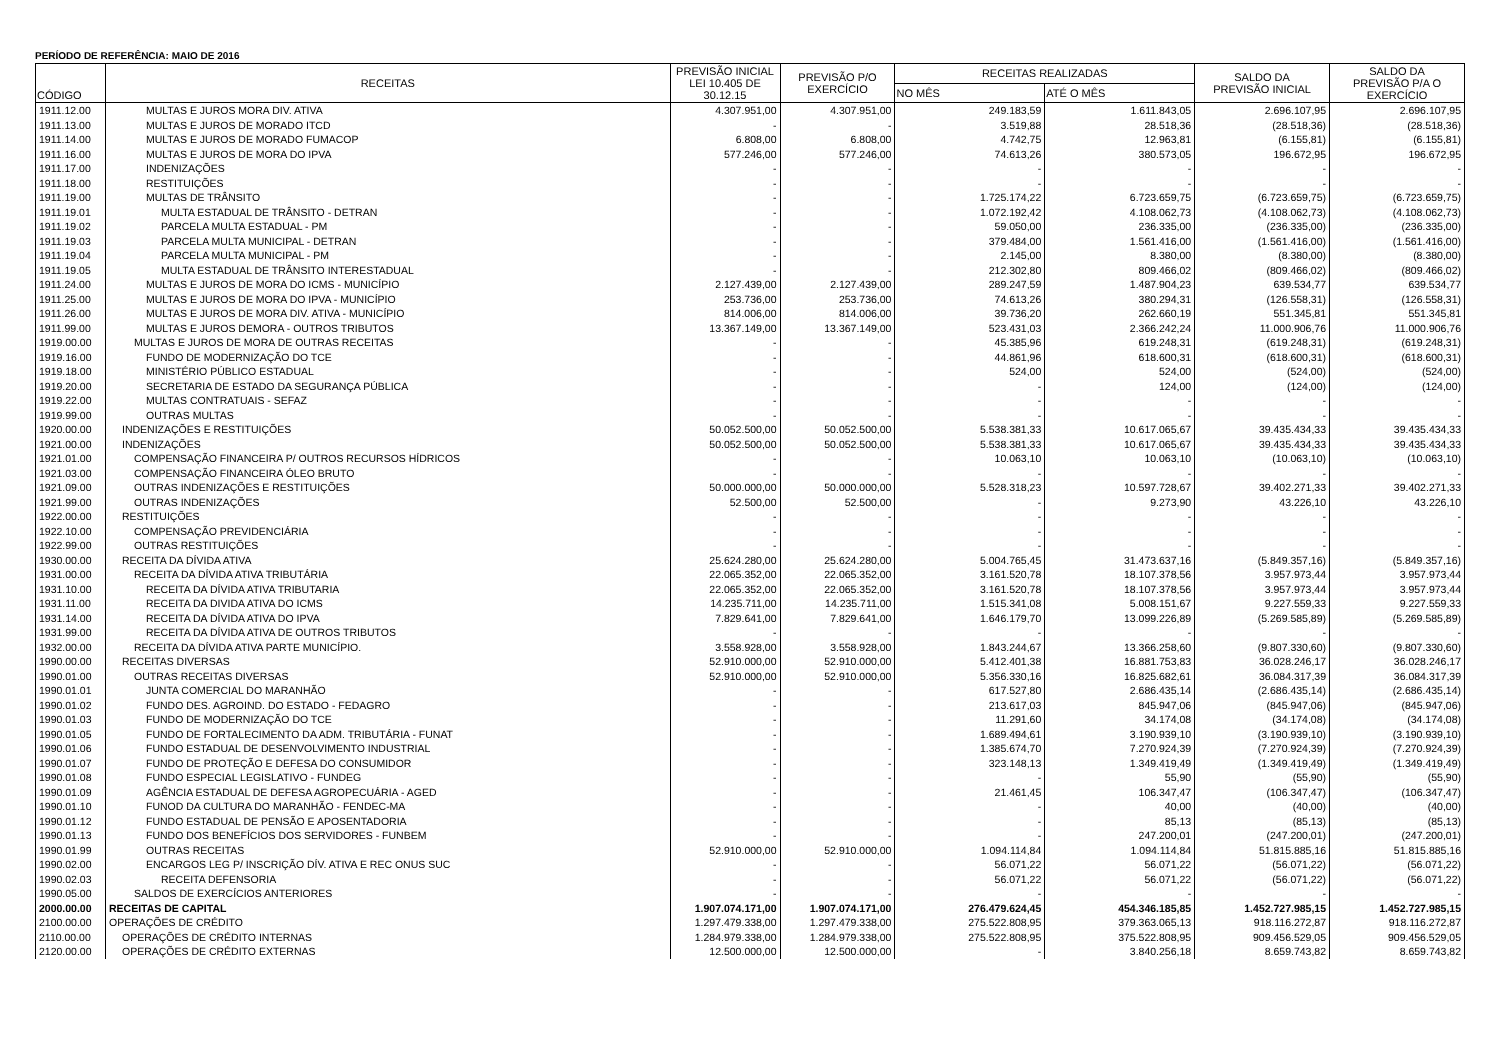PERÍODO DE REFERÊNCIA: MAIO DE 2016
| CÓDIGO | RECEITAS | PREVISÃO INICIAL LEI 10.405 DE 30.12.15 | PREVISÃO P/O EXERCÍCIO | RECEITAS REALIZADAS | | SALDO DA PREVISÃO INICIAL | SALDO DA PREVISÃO P/A O EXERCÍCIO |
| --- | --- | --- | --- | --- | --- | --- | --- |
| | | | | NO MÊS | ATÉ O MÊS | | |
| 1911.12.00 | MULTAS E JUROS MORA DIV. ATIVA | 4.307.951,00 | 4.307.951,00 | 249.183,59 | 1.611.843,05 | 2.696.107,95 | 2.696.107,95 |
| 1911.13.00 | MULTAS E JUROS DE MORADO ITCD | - | - | 3.519,88 | 28.518,36 | (28.518,36) | (28.518,36) |
| 1911.14.00 | MULTAS E JUROS DE MORADO FUMACOP | 6.808,00 | 6.808,00 | 4.742,75 | 12.963,81 | (6.155,81) | (6.155,81) |
| 1911.16.00 | MULTAS E JUROS DE MORA DO IPVA | 577.246,00 | 577.246,00 | 74.613,26 | 380.573,05 | 196.672,95 | 196.672,95 |
| 1911.17.00 | INDENIZAÇÕES | - | - | - | - | - | - |
| 1911.18.00 | RESTITUIÇÕES | - | - | - | - | - | - |
| 1911.19.00 | MULTAS DE TRÂNSITO | - | - | 1.725.174,22 | 6.723.659,75 | (6.723.659,75) | (6.723.659,75) |
| 1911.19.01 | MULTA ESTADUAL DE TRÂNSITO - DETRAN | - | - | 1.072.192,42 | 4.108.062,73 | (4.108.062,73) | (4.108.062,73) |
| 1911.19.02 | PARCELA MULTA ESTADUAL - PM | - | - | 59.050,00 | 236.335,00 | (236.335,00) | (236.335,00) |
| 1911.19.03 | PARCELA MULTA MUNICIPAL - DETRAN | - | - | 379.484,00 | 1.561.416,00 | (1.561.416,00) | (1.561.416,00) |
| 1911.19.04 | PARCELA MULTA MUNICIPAL - PM | - | - | 2.145,00 | 8.380,00 | (8.380,00) | (8.380,00) |
| 1911.19.05 | MULTA ESTADUAL DE TRÂNSITO INTERESTADUAL | - | - | 212.302,80 | 809.466,02 | (809.466,02) | (809.466,02) |
| 1911.24.00 | MULTAS E JUROS DE MORA DO ICMS - MUNICÍPIO | 2.127.439,00 | 2.127.439,00 | 289.247,59 | 1.487.904,23 | 639.534,77 | 639.534,77 |
| 1911.25.00 | MULTAS E JUROS DE MORA DO IPVA - MUNICÍPIO | 253.736,00 | 253.736,00 | 74.613,26 | 380.294,31 | (126.558,31) | (126.558,31) |
| 1911.26.00 | MULTAS E JUROS DE MORA DIV. ATIVA - MUNICÍPIO | 814.006,00 | 814.006,00 | 39.736,20 | 262.660,19 | 551.345,81 | 551.345,81 |
| 1911.99.00 | MULTAS E JUROS DEMORA - OUTROS TRIBUTOS | 13.367.149,00 | 13.367.149,00 | 523.431,03 | 2.366.242,24 | 11.000.906,76 | 11.000.906,76 |
| 1919.00.00 | MULTAS E JUROS DE MORA DE OUTRAS RECEITAS | - | - | 45.385,96 | 619.248,31 | (619.248,31) | (619.248,31) |
| 1919.16.00 | FUNDO DE MODERNIZAÇÃO DO TCE | - | - | 44.861,96 | 618.600,31 | (618.600,31) | (618.600,31) |
| 1919.18.00 | MINISTÉRIO PÚBLICO ESTADUAL | - | - | 524,00 | 524,00 | (524,00) | (524,00) |
| 1919.20.00 | SECRETARIA DE ESTADO DA SEGURANÇA PÚBLICA | - | - | - | 124,00 | (124,00) | (124,00) |
| 1919.22.00 | MULTAS CONTRATUAIS - SEFAZ | - | - | - | - | - | - |
| 1919.99.00 | OUTRAS MULTAS | - | - | - | - | - | - |
| 1920.00.00 | INDENIZAÇÕES E RESTITUIÇÕES | 50.052.500,00 | 50.052.500,00 | 5.538.381,33 | 10.617.065,67 | 39.435.434,33 | 39.435.434,33 |
| 1921.00.00 | INDENIZAÇÕES | 50.052.500,00 | 50.052.500,00 | 5.538.381,33 | 10.617.065,67 | 39.435.434,33 | 39.435.434,33 |
| 1921.01.00 | COMPENSAÇÃO FINANCEIRA P/ OUTROS RECURSOS HÍDRICOS | - | - | 10.063,10 | 10.063,10 | (10.063,10) | (10.063,10) |
| 1921.03.00 | COMPENSAÇÃO FINANCEIRA ÓLEO BRUTO | - | - | - | - | - | - |
| 1921.09.00 | OUTRAS INDENIZAÇÕES E RESTITUIÇÕES | 50.000.000,00 | 50.000.000,00 | 5.528.318,23 | 10.597.728,67 | 39.402.271,33 | 39.402.271,33 |
| 1921.99.00 | OUTRAS INDENIZAÇÕES | 52.500,00 | 52.500,00 | - | 9.273,90 | 43.226,10 | 43.226,10 |
| 1922.00.00 | RESTITUIÇÕES | - | - | - | - | - | - |
| 1922.10.00 | COMPENSAÇÃO PREVIDENCIÁRIA | - | - | - | - | - | - |
| 1922.99.00 | OUTRAS RESTITUIÇÕES | - | - | - | - | - | - |
| 1930.00.00 | RECEITA DA DÍVIDA ATIVA | 25.624.280,00 | 25.624.280,00 | 5.004.765,45 | 31.473.637,16 | (5.849.357,16) | (5.849.357,16) |
| 1931.00.00 | RECEITA DA DÍVIDA ATIVA TRIBUTÁRIA | 22.065.352,00 | 22.065.352,00 | 3.161.520,78 | 18.107.378,56 | 3.957.973,44 | 3.957.973,44 |
| 1931.10.00 | RECEITA DA DÍVIDA ATIVA TRIBUTARIA | 22.065.352,00 | 22.065.352,00 | 3.161.520,78 | 18.107.378,56 | 3.957.973,44 | 3.957.973,44 |
| 1931.11.00 | RECEITA DA DIVIDA ATIVA DO ICMS | 14.235.711,00 | 14.235.711,00 | 1.515.341,08 | 5.008.151,67 | 9.227.559,33 | 9.227.559,33 |
| 1931.14.00 | RECEITA DA DÍVIDA ATIVA DO IPVA | 7.829.641,00 | 7.829.641,00 | 1.646.179,70 | 13.099.226,89 | (5.269.585,89) | (5.269.585,89) |
| 1931.99.00 | RECEITA DA DÍVIDA ATIVA DE OUTROS TRIBUTOS | - | - | - | - | - | - |
| 1932.00.00 | RECEITA DA DÍVIDA ATIVA PARTE MUNICÍPIO. | 3.558.928,00 | 3.558.928,00 | 1.843.244,67 | 13.366.258,60 | (9.807.330,60) | (9.807.330,60) |
| 1990.00.00 | RECEITAS DIVERSAS | 52.910.000,00 | 52.910.000,00 | 5.412.401,38 | 16.881.753,83 | 36.028.246,17 | 36.028.246,17 |
| 1990.01.00 | OUTRAS RECEITAS DIVERSAS | 52.910.000,00 | 52.910.000,00 | 5.356.330,16 | 16.825.682,61 | 36.084.317,39 | 36.084.317,39 |
| 1990.01.01 | JUNTA COMERCIAL DO MARANHÃO | - | - | 617.527,80 | 2.686.435,14 | (2.686.435,14) | (2.686.435,14) |
| 1990.01.02 | FUNDO DES. AGROIND. DO ESTADO - FEDAGRO | - | - | 213.617,03 | 845.947,06 | (845.947,06) | (845.947,06) |
| 1990.01.03 | FUNDO DE MODERNIZAÇÃO DO TCE | - | - | 11.291,60 | 34.174,08 | (34.174,08) | (34.174,08) |
| 1990.01.05 | FUNDO DE FORTALECIMENTO DA ADM. TRIBUTÁRIA - FUNAT | - | - | 1.689.494,61 | 3.190.939,10 | (3.190.939,10) | (3.190.939,10) |
| 1990.01.06 | FUNDO ESTADUAL DE DESENVOLVIMENTO INDUSTRIAL | - | - | 1.385.674,70 | 7.270.924,39 | (7.270.924,39) | (7.270.924,39) |
| 1990.01.07 | FUNDO DE PROTEÇÃO E DEFESA DO CONSUMIDOR | - | - | 323.148,13 | 1.349.419,49 | (1.349.419,49) | (1.349.419,49) |
| 1990.01.08 | FUNDO ESPECIAL LEGISLATIVO - FUNDEG | - | - | - | 55,90 | (55,90) | (55,90) |
| 1990.01.09 | AGÊNCIA ESTADUAL DE DEFESA AGROPECUÁRIA - AGED | - | - | 21.461,45 | 106.347,47 | (106.347,47) | (106.347,47) |
| 1990.01.10 | FUNOD DA CULTURA DO MARANHÃO - FENDEC-MA | - | - | - | 40,00 | (40,00) | (40,00) |
| 1990.01.12 | FUNDO ESTADUAL DE PENSÃO E APOSENTADORIA | - | - | - | 85,13 | (85,13) | (85,13) |
| 1990.01.13 | FUNDO DOS BENEFÍCIOS DOS SERVIDORES - FUNBEM | - | - | - | 247.200,01 | (247.200,01) | (247.200,01) |
| 1990.01.99 | OUTRAS RECEITAS | 52.910.000,00 | 52.910.000,00 | 1.094.114,84 | 1.094.114,84 | 51.815.885,16 | 51.815.885,16 |
| 1990.02.00 | ENCARGOS LEG P/ INSCRIÇÃO DÍV. ATIVA E REC ONUS SUC | - | - | 56.071,22 | 56.071,22 | (56.071,22) | (56.071,22) |
| 1990.02.03 | RECEITA DEFENSORIA | - | - | 56.071,22 | 56.071,22 | (56.071,22) | (56.071,22) |
| 1990.05.00 | SALDOS DE EXERCÍCIOS ANTERIORES | - | - | - | - | - | - |
| 2000.00.00 | RECEITAS DE CAPITAL | 1.907.074.171,00 | 1.907.074.171,00 | 276.479.624,45 | 454.346.185,85 | 1.452.727.985,15 | 1.452.727.985,15 |
| 2100.00.00 | OPERAÇÕES DE CRÉDITO | 1.297.479.338,00 | 1.297.479.338,00 | 275.522.808,95 | 379.363.065,13 | 918.116.272,87 | 918.116.272,87 |
| 2110.00.00 | OPERAÇÕES DE CRÉDITO INTERNAS | 1.284.979.338,00 | 1.284.979.338,00 | 275.522.808,95 | 375.522.808,95 | 909.456.529,05 | 909.456.529,05 |
| 2120.00.00 | OPERAÇÕES DE CRÉDITO EXTERNAS | 12.500.000,00 | 12.500.000,00 | - | 3.840.256,18 | 8.659.743,82 | 8.659.743,82 |